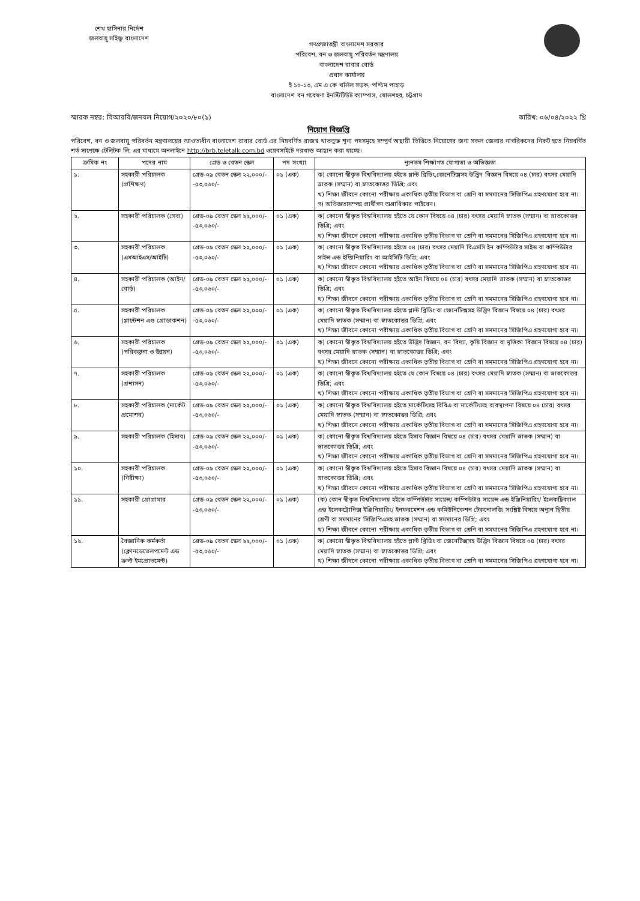শেখ হাসিনার নির্দেশ
জলবায়ু সহিষ্ণু বাংলাদেশ
গণপ্রজাতন্ত্রী বাংলাদেশ সরকার
পরিবেশ, বন ও জলবায়ু পরিবর্তন মন্ত্রণালয়
বাংলাদেশ রাবার বোর্ড
প্রধান কার্যালয়
ই ১০-১৩, এম এ কে খলিল সড়ক, পশ্চিম পাহাড়
বাংলাদেশ বন গবেষণা ইনস্টিটিউট ক্যাম্পাস, ষোলশহর, চট্টগ্রাম
স্মারক নম্বর: বিআরবি/জনবল নিয়োগ/২০২০/৮০(১) তারিখ: ০৬/০৪/২০২২ খ্রি
নিয়োগ বিজ্ঞপ্তি
পরিবেশ, বন ও জলবায়ু পরিবর্তন মন্ত্রণালয়ের আওতাধীন বাংলাদেশ রাবার বোর্ড এর নিম্নবর্ণিত রাজস্ব খাতভুক্ত শূন্য পদসমূহে সম্পূর্ণ অস্থায়ী ভিত্তিতে নিয়োগের জন্য সকল জেলার নাগরিকদের নিকট হতে নিম্নবর্ণিত শর্ত সাপেক্ষে টেলিটক লি: এর মাধ্যমে অনলাইনে http://brb.teletalk.com.bd ওয়েবসাইটে দরখাস্ত আহ্বান করা যাচ্ছে।
| ক্রমিক নং | পদের নাম | গ্রেড ও বেতন স্কেল | পদ সংখ্যা | ন্যূনতম শিক্ষাগত যোগ্যতা ও অভিজ্ঞতা |
| --- | --- | --- | --- | --- |
| ১. | সহকারী পরিচালক (প্রশিক্ষণ) | গ্রেড-০৯ বেতন স্কেল ২২,০০০/- -৫৩,০৬০/- | ০১ (এক) | ক) কোনো স্বীকৃত বিশ্ববিদ্যালয় হইতে প্লান্ট ব্রিডিং,জেনেটিক্সসহ উদ্ভিদ বিজ্ঞান বিষয়ে ০৪ (চার) বৎসর মেয়াদি স্নাতক (সম্মান) বা স্নাতকোত্তর ডিগ্রি; এবং খ) শিক্ষা জীবনে কোনো পরীক্ষায় একাধিক তৃতীয় বিভাগ বা শ্রেণি বা সমমানের সিজিপিএ গ্রহণযোগ্য হবে না। গ) অভিজ্ঞতাসম্পন্ন প্রার্থীগণ অগ্রাধিকার পাইবেন। |
| ২. | সহকারী পরিচালক (সেবা) | গ্রেড-০৯ বেতন স্কেল ২২,০০০/- -৫৩,০৬০/- | ০১ (এক) | ক) কোনো স্বীকৃত বিশ্ববিদ্যালয় হইতে যে কোন বিষয়ে ০৪ (চার) বৎসর মেয়াদি স্নাতক (সম্মান) বা স্নাতকোত্তর ডিগ্রি; এবং খ) শিক্ষা জীবনে কোনো পরীক্ষায় একাধিক তৃতীয় বিভাগ বা শ্রেণি বা সমমানের সিজিপিএ গ্রহণযোগ্য হবে না। |
| ৩. | সহকারী পরিচালক (এমআইএস/আইটি) | গ্রেড-০৯ বেতন স্কেল ২২,০০০/- -৫৩,০৬০/- | ০১ (এক) | ক) কোনো স্বীকৃত বিশ্ববিদ্যালয় হইতে ০৪ (চার) বৎসর মেয়াদি বিএসসি ইন কম্পিউটার সাইন্স বা কম্পিউটার সাইন্স এন্ড ইন্জিনিয়ারিং বা আইসিটি ডিগ্রি; এবং খ) শিক্ষা জীবনে কোনো পরীক্ষায় একাধিক তৃতীয় বিভাগ বা শ্রেণি বা সমমানের সিজিপিএ গ্রহণযোগ্য হবে না। |
| ৪. | সহকারী পরিচালক (আইন/বোর্ড) | গ্রেড-০৯ বেতন স্কেল ২২,০০০/- -৫৩,০৬০/- | ০১ (এক) | ক) কোনো স্বীকৃত বিশ্ববিদ্যালয় হইতে আইন বিষয়ে ০৪ (চার) বৎসর মেয়াদি স্নাতক (সম্মান) বা স্নাতকোত্তর ডিগ্রি; এবং খ) শিক্ষা জীবনে কোনো পরীক্ষায় একাধিক তৃতীয় বিভাগ বা শ্রেণি বা সমমানের সিজিপিএ গ্রহণযোগ্য হবে না। |
| ৫. | সহকারী পরিচালক (প্লান্টেশন এণ্ড প্রোডাকশন) | গ্রেড-০৯ বেতন স্কেল ২২,০০০/- -৫৩,০৬০/- | ০১ (এক) | ক) কোনো স্বীকৃত বিশ্ববিদ্যালয় হইতে প্লান্ট ব্রিডিং বা জেনেটিক্সসহ উদ্ভিদ বিজ্ঞান বিষয়ে ০৪ (চার) বৎসর মেয়াদি স্নাতক (সম্মান) বা স্নাতকোত্তর ডিগ্রি; এবং খ) শিক্ষা জীবনে কোনো পরীক্ষায় একাধিক তৃতীয় বিভাগ বা শ্রেণি বা সমমানের সিজিপিএ গ্রহণযোগ্য হবে না। |
| ৬. | সহকারী পরিচালক (পরিকল্পনা ও উন্নয়ন) | গ্রেড-০৯ বেতন স্কেল ২২,০০০/- -৫৩,০৬০/- | ০১ (এক) | ক) কোনো স্বীকৃত বিশ্ববিদ্যালয় হইতে উদ্ভিদ বিজ্ঞান, বন বিদ্যা, কৃষি বিজ্ঞান বা মৃত্তিকা বিজ্ঞান বিষয়ে ০৪ (চার) বৎসর মেয়াদি স্নাতক (সম্মান) বা স্নাতকোত্তর ডিগ্রি; এবং খ) শিক্ষা জীবনে কোনো পরীক্ষায় একাধিক তৃতীয় বিভাগ বা শ্রেণি বা সমমানের সিজিপিএ গ্রহণযোগ্য হবে না। |
| ৭. | সহকারী পরিচালক (প্রশাসন) | গ্রেড-০৯ বেতন স্কেল ২২,০০০/- -৫৩,০৬০/- | ০১ (এক) | ক) কোনো স্বীকৃত বিশ্ববিদ্যালয় হইতে যে কোন বিষয়ে ০৪ (চার) বৎসর মেয়াদি স্নাতক (সম্মান) বা স্নাতকোত্তর ডিগ্রি; এবং খ) শিক্ষা জীবনে কোনো পরীক্ষায় একাধিক তৃতীয় বিভাগ বা শ্রেণি বা সমমানের সিজিপিএ গ্রহণযোগ্য হবে না। |
| ৮. | সহকারী পরিচালক (মার্কেট প্রমোশন) | গ্রেড-০৯ বেতন স্কেল ২২,০০০/- -৫৩,০৬০/- | ০১ (এক) | ক) কোনো স্বীকৃত বিশ্ববিদ্যালয় হইতে মার্কেটিংসহ বিবিএ বা মার্কেটিংসহ ব্যবস্থাপনা বিষয়ে ০৪ (চার) বৎসর মেয়াদি স্নাতক (সম্মান) বা স্নাতকোত্তর ডিগ্রি; এবং খ) শিক্ষা জীবনে কোনো পরীক্ষায় একাধিক তৃতীয় বিভাগ বা শ্রেণি বা সমমানের সিজিপিএ গ্রহণযোগ্য হবে না। |
| ৯. | সহকারী পরিচালক (হিসাব) | গ্রেড-০৯ বেতন স্কেল ২২,০০০/- -৫৩,০৬০/- | ০১ (এক) | ক) কোনো স্বীকৃত বিশ্ববিদ্যালয় হইতে হিসাব বিজ্ঞান বিষয়ে ০৪ (চার) বৎসর মেয়াদি স্নাতক (সম্মান) বা স্নাতকোত্তর ডিগ্রি; এবং খ) শিক্ষা জীবনে কোনো পরীক্ষায় একাধিক তৃতীয় বিভাগ বা শ্রেণি বা সমমানের সিজিপিএ গ্রহণযোগ্য হবে না। |
| ১০. | সহকারী পরিচালক (নিরীক্ষা) | গ্রেড-০৯ বেতন স্কেল ২২,০০০/- -৫৩,০৬০/- | ০১ (এক) | ক) কোনো স্বীকৃত বিশ্ববিদ্যালয় হইতে হিসাব বিজ্ঞান বিষয়ে ০৪ (চার) বৎসর মেয়াদি স্নাতক (সম্মান) বা স্নাতকোত্তর ডিগ্রি; এবং খ) শিক্ষা জীবনে কোনো পরীক্ষায় একাধিক তৃতীয় বিভাগ বা শ্রেণি বা সমমানের সিজিপিএ গ্রহণযোগ্য হবে না। |
| ১১. | সহকারী প্রোগ্রামার | গ্রেড-০৯ বেতন স্কেল ২২,০০০/- -৫৩,০৬০/- | ০১ (এক) | (ক) কোন স্বীকৃত বিশ্ববিদ্যালয় হইতে কম্পিউটার সায়েন্স/ কম্পিউটার সায়েন্স এন্ড ইঞ্জিনিয়ারিং/ ইলেকট্রিক্যাল এন্ড ইলেকট্রোনিক্স ইঞ্জিনিয়ারিং/ ইনফরমেশন এন্ড কমিউনিকেশন টেকনোলজি সংশ্লিষ্ট বিষয়ে অন্যূন দ্বিতীয় শ্রেণী বা সমমানের সিজিপিএসহ স্নাতক (সম্মান) বা সমমানের ডিগ্রি; এবং খ) শিক্ষা জীবনে কোনো পরীক্ষায় একাধিক তৃতীয় বিভাগ বা শ্রেণি বা সমমানের সিজিপিএ গ্রহণযোগ্য হবে না। |
| ১২. | বৈজ্ঞানিক কর্মকর্তা (ক্লোনডেভেলপমেন্ট এন্ড ক্রপ্ট ইমপ্রোভমেন্ট) | গ্রেড-০৯ বেতন স্কেল ২২,০০০/- -৫৩,০৬০/- | ০১ (এক) | ক) কোনো স্বীকৃত বিশ্ববিদ্যালয় হইতে প্লান্ট ব্রিডিং বা জেনেটিক্সসহ উদ্ভিদ বিজ্ঞান বিষয়ে ০৪ (চার) বৎসর মেয়াদি স্নাতক (সম্মান) বা স্নাতকোত্তর ডিগ্রি; এবং খ) শিক্ষা জীবনে কোনো পরীক্ষায় একাধিক তৃতীয় বিভাগ বা শ্রেণি বা সমমানের সিজিপিএ গ্রহণযোগ্য হবে না। |